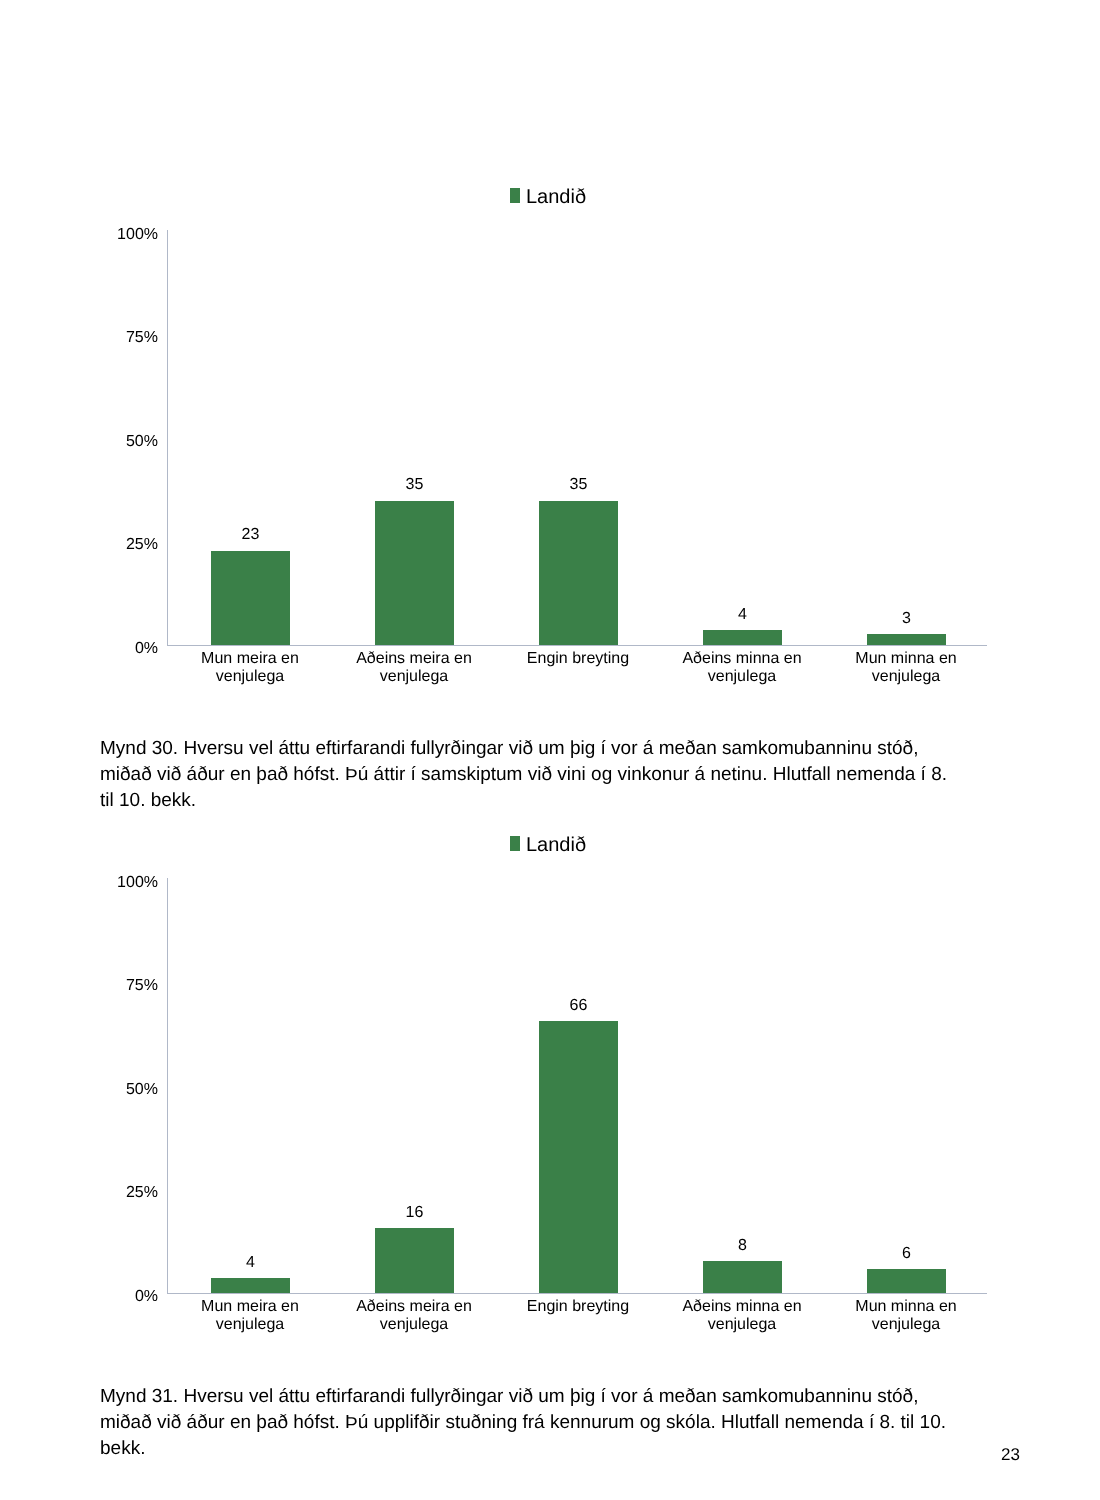Landið
100%
75%
50%
25%
0%
23
35 35
4 3
Mun meira en venjulega
Aðeins meira en venjulega
Engin breyting
Aðeins minna en venjulega
Mun minna en venjulega
Mynd 30. Hversu vel áttu eftirfarandi fullyrðingar við um þig í vor á meðan samkomubanninu stóð, miðað við áður en það hófst. Þú áttir í samskiptum við vini og vinkonur á netinu. Hlutfall nemenda í 8. til 10. bekk.
Landið
100%
75%
50%
25%
0%
4
16
66
8 6
Mun meira en venjulega
Aðeins meira en venjulega
Engin breyting
Aðeins minna en venjulega
Mun minna en venjulega
Mynd 31. Hversu vel áttu eftirfarandi fullyrðingar við um þig í vor á meðan samkomubanninu stóð, miðað við áður en það hófst. Þú upplifðir stuðning frá kennurum og skóla. Hlutfall nemenda í 8. til 10. bekk.
23